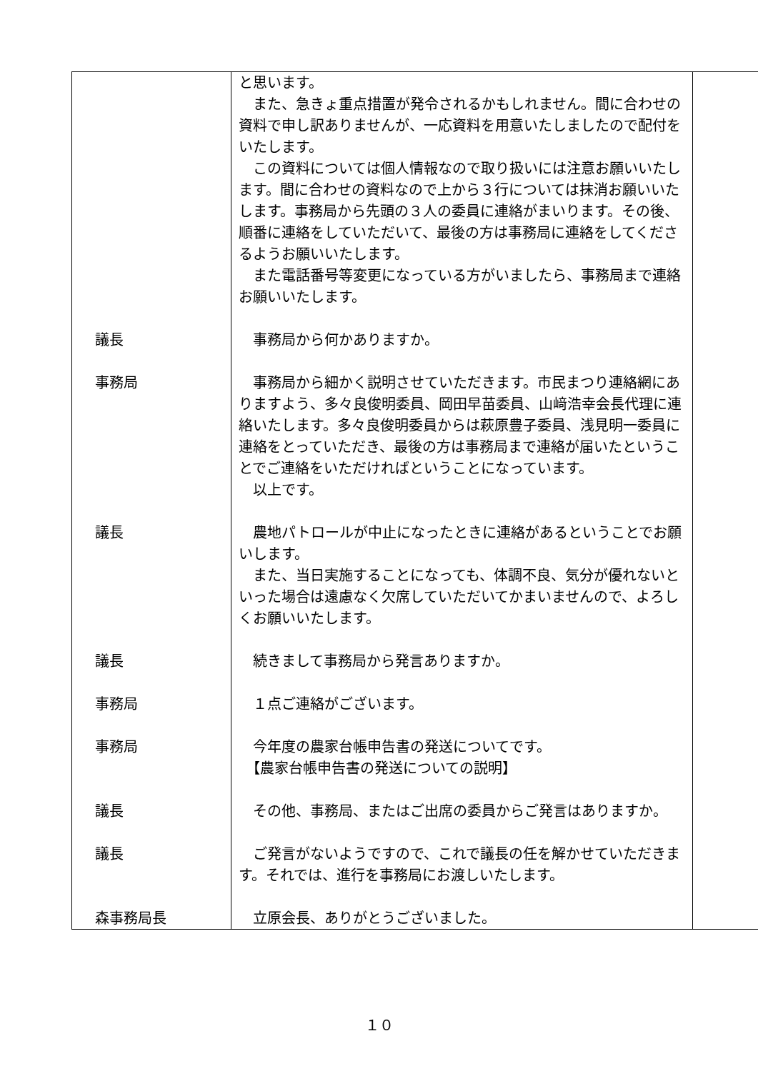| | と思います。 また、急きょ重点措置が発令されるかもしれません。間に合わせの資料で申し訳ありませんが、一応資料を用意いたしましたので配付をいたします。 この資料については個人情報なので取り扱いには注意お願いいたします。間に合わせの資料なので上から３行については抹消お願いいたします。事務局から先頭の３人の委員に連絡がまいります。その後、順番に連絡をしていただいて、最後の方は事務局に連絡をしてくださるようお願いいたします。 また電話番号等変更になっている方がいましたら、事務局まで連絡お願いいたします。 | |
| 議長 | 事務局から何かありますか。 | |
| 事務局 | 事務局から細かく説明させていただきます。市民まつり連絡網にありますよう、多々良俊明委員、岡田早苗委員、山﨑浩幸会長代理に連絡いたします。多々良俊明委員からは萩原豊子委員、浅見明一委員に連絡をとっていただき、最後の方は事務局まで連絡が届いたということでご連絡をいただければということになっています。 以上です。 | |
| 議長 | 農地パトロールが中止になったときに連絡があるということでお願いします。 また、当日実施することになっても、体調不良、気分が優れないといった場合は遠慮なく欠席していただいてかまいませんので、よろしくお願いいたします。 | |
| 議長 | 続きまして事務局から発言ありますか。 | |
| 事務局 | １点ご連絡がございます。 | |
| 事務局 | 今年度の農家台帳申告書の発送についてです。 【農家台帳申告書の発送についての説明】 | |
| 議長 | その他、事務局、またはご出席の委員からご発言はありますか。 | |
| 議長 | ご発言がないようですので、これで議長の任を解かせていただきます。それでは、進行を事務局にお渡しいたします。 | |
| 森事務局長 | 立原会長、ありがとうございました。 | |
１０